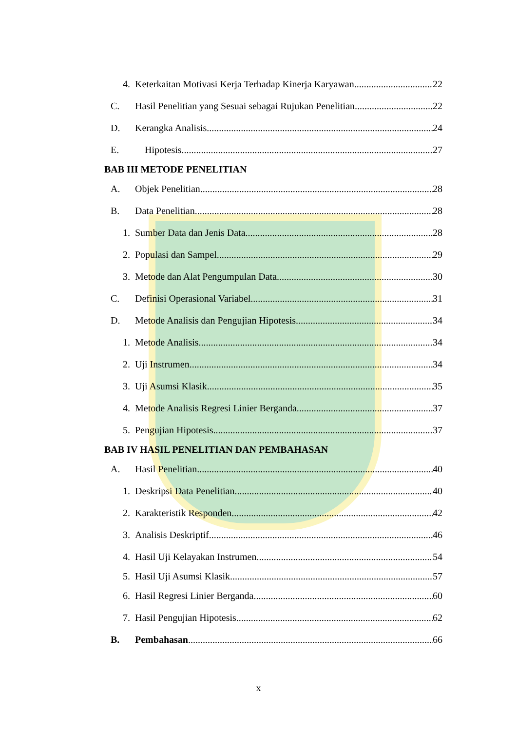4. Keterkaitan Motivasi Kerja Terhadap Kinerja Karyawan 22
C. Hasil Penelitian yang Sesuai sebagai Rujukan Penelitian 22
D. Kerangka Analisis 24
E. Hipotesis 27
BAB III METODE PENELITIAN
A. Objek Penelitian 28
B. Data Penelitian 28
1. Sumber Data dan Jenis Data 28
2. Populasi dan Sampel 29
3. Metode dan Alat Pengumpulan Data 30
C. Definisi Operasional Variabel 31
D. Metode Analisis dan Pengujian Hipotesis 34
1. Metode Analisis 34
2. Uji Instrumen 34
3. Uji Asumsi Klasik 35
4. Metode Analisis Regresi Linier Berganda 37
5. Pengujian Hipotesis 37
BAB IV HASIL PENELITIAN DAN PEMBAHASAN
A. Hasil Penelitian 40
1. Deskripsi Data Penelitian 40
2. Karakteristik Responden 42
3. Analisis Deskriptif 46
4. Hasil Uji Kelayakan Instrumen 54
5. Hasil Uji Asumsi Klasik 57
6. Hasil Regresi Linier Berganda 60
7. Hasil Pengujian Hipotesis 62
B. Pembahasan 66
x